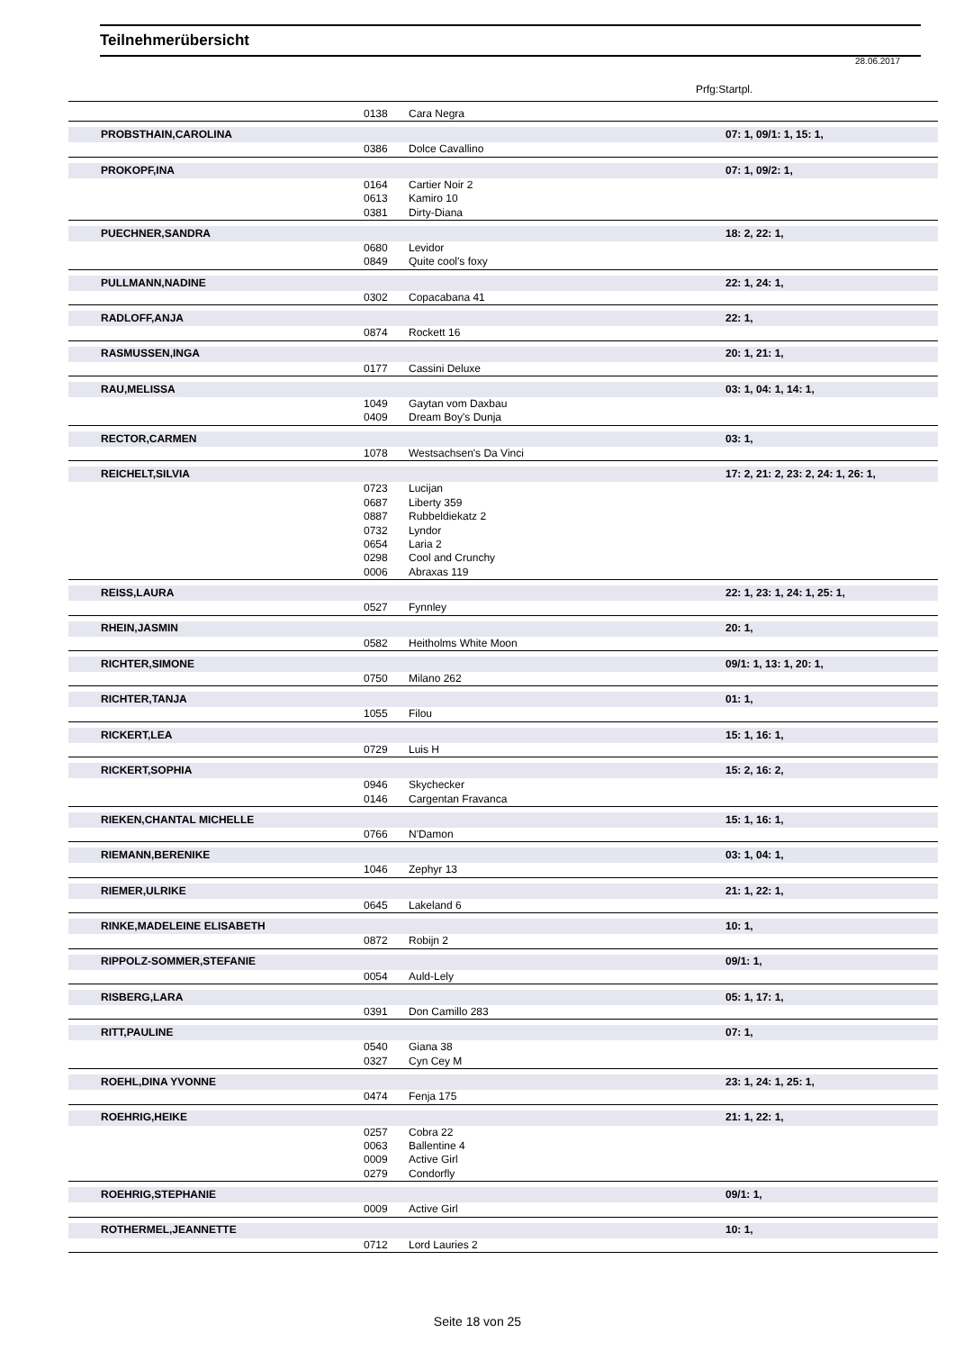Teilnehmerübersicht
28.06.2017
Prfg:Startpl.
| | 0138 | Cara Negra | |
| PROBSTHAIN,CAROLINA | | | 07: 1, 09/1: 1, 15: 1, |
| | 0386 | Dolce Cavallino | |
| PROKOPF,INA | | | 07: 1, 09/2: 1, |
| | 0164 | Cartier Noir 2 | |
| | 0613 | Kamiro 10 | |
| | 0381 | Dirty-Diana | |
| PUECHNER,SANDRA | | | 18: 2, 22: 1, |
| | 0680 | Levidor | |
| | 0849 | Quite cool's foxy | |
| PULLMANN,NADINE | | | 22: 1, 24: 1, |
| | 0302 | Copacabana 41 | |
| RADLOFF,ANJA | | | 22: 1, |
| | 0874 | Rockett 16 | |
| RASMUSSEN,INGA | | | 20: 1, 21: 1, |
| | 0177 | Cassini Deluxe | |
| RAU,MELISSA | | | 03: 1, 04: 1, 14: 1, |
| | 1049 | Gaytan vom Daxbau | |
| | 0409 | Dream Boy's Dunja | |
| RECTOR,CARMEN | | | 03: 1, |
| | 1078 | Westsachsen's Da Vinci | |
| REICHELT,SILVIA | | | 17: 2, 21: 2, 23: 2, 24: 1, 26: 1, |
| | 0723 | Lucijan | |
| | 0687 | Liberty 359 | |
| | 0887 | Rubbeldiekatz 2 | |
| | 0732 | Lyndor | |
| | 0654 | Laria 2 | |
| | 0298 | Cool and Crunchy | |
| | 0006 | Abraxas 119 | |
| REISS,LAURA | | | 22: 1, 23: 1, 24: 1, 25: 1, |
| | 0527 | Fynnley | |
| RHEIN,JASMIN | | | 20: 1, |
| | 0582 | Heitholms White Moon | |
| RICHTER,SIMONE | | | 09/1: 1, 13: 1, 20: 1, |
| | 0750 | Milano 262 | |
| RICHTER,TANJA | | | 01: 1, |
| | 1055 | Filou | |
| RICKERT,LEA | | | 15: 1, 16: 1, |
| | 0729 | Luis H | |
| RICKERT,SOPHIA | | | 15: 2, 16: 2, |
| | 0946 | Skychecker | |
| | 0146 | Cargentan Fravanca | |
| RIEKEN,CHANTAL MICHELLE | | | 15: 1, 16: 1, |
| | 0766 | N'Damon | |
| RIEMANN,BERENIKE | | | 03: 1, 04: 1, |
| | 1046 | Zephyr 13 | |
| RIEMER,ULRIKE | | | 21: 1, 22: 1, |
| | 0645 | Lakeland 6 | |
| RINKE,MADELEINE ELISABETH | | | 10: 1, |
| | 0872 | Robijn 2 | |
| RIPPOLZ-SOMMER,STEFANIE | | | 09/1: 1, |
| | 0054 | Auld-Lely | |
| RISBERG,LARA | | | 05: 1, 17: 1, |
| | 0391 | Don Camillo 283 | |
| RITT,PAULINE | | | 07: 1, |
| | 0540 | Giana 38 | |
| | 0327 | Cyn Cey M | |
| ROEHL,DINA YVONNE | | | 23: 1, 24: 1, 25: 1, |
| | 0474 | Fenja 175 | |
| ROEHRIG,HEIKE | | | 21: 1, 22: 1, |
| | 0257 | Cobra 22 | |
| | 0063 | Ballentine 4 | |
| | 0009 | Active Girl | |
| | 0279 | Condorfly | |
| ROEHRIG,STEPHANIE | | | 09/1: 1, |
| | 0009 | Active Girl | |
| ROTHERMEL,JEANNETTE | | | 10: 1, |
| | 0712 | Lord Lauries 2 | |
Seite 18 von 25